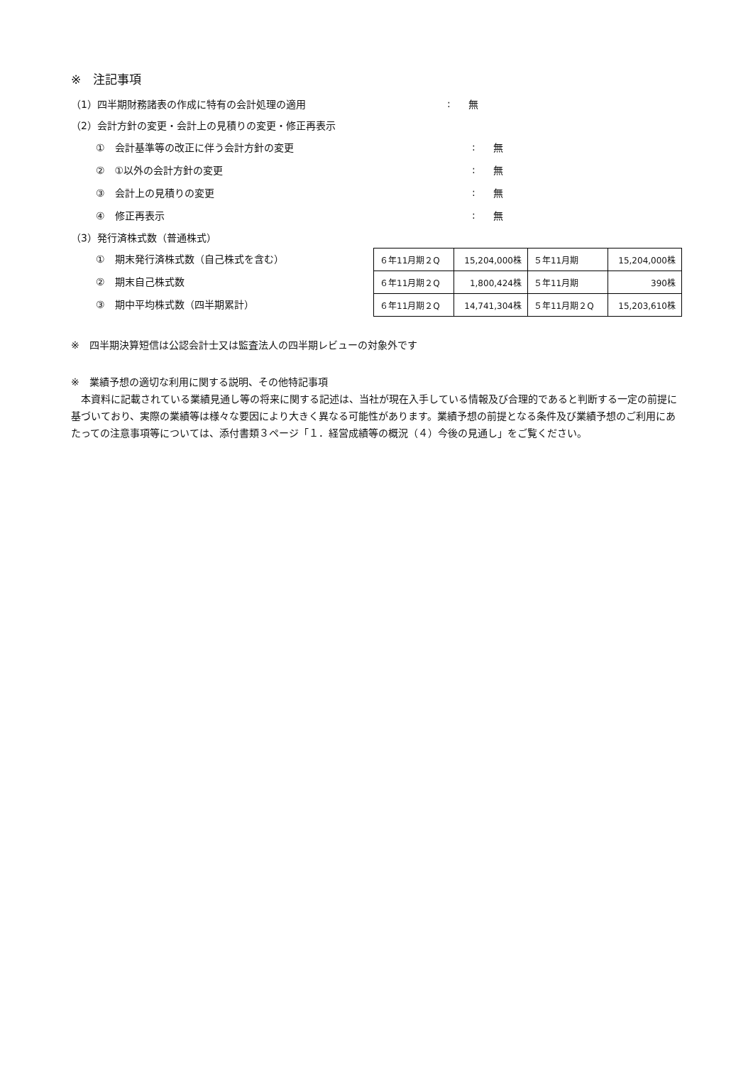※　注記事項
（1）四半期財務諸表の作成に特有の会計処理の適用: 無
（2）会計方針の変更・会計上の見積りの変更・修正再表示
①　会計基準等の改正に伴う会計方針の変更: 無
②　①以外の会計方針の変更: 無
③　会計上の見積りの変更: 無
④　修正再表示: 無
（3）発行済株式数（普通株式）
①　期末発行済株式数（自己株式を含む）
②　期末自己株式数
③　期中平均株式数（四半期累計）
| ６年11月期２Q | 15,204,000株 | ５年11月期 | 15,204,000株 |
| ６年11月期２Q | 1,800,424株 | ５年11月期 | 390株 |
| ６年11月期２Q | 14,741,304株 | ５年11月期２Q | 15,203,610株 |
※　四半期決算短信は公認会計士又は監査法人の四半期レビューの対象外です
※　業績予想の適切な利用に関する説明、その他特記事項
　本資料に記載されている業績見通し等の将来に関する記述は、当社が現在入手している情報及び合理的であると判断する一定の前提に基づいており、実際の業績等は様々な要因により大きく異なる可能性があります。業績予想の前提となる条件及び業績予想のご利用にあたっての注意事項等については、添付書類３ページ「１．経営成績等の概況（４）今後の見通し」をご覧ください。